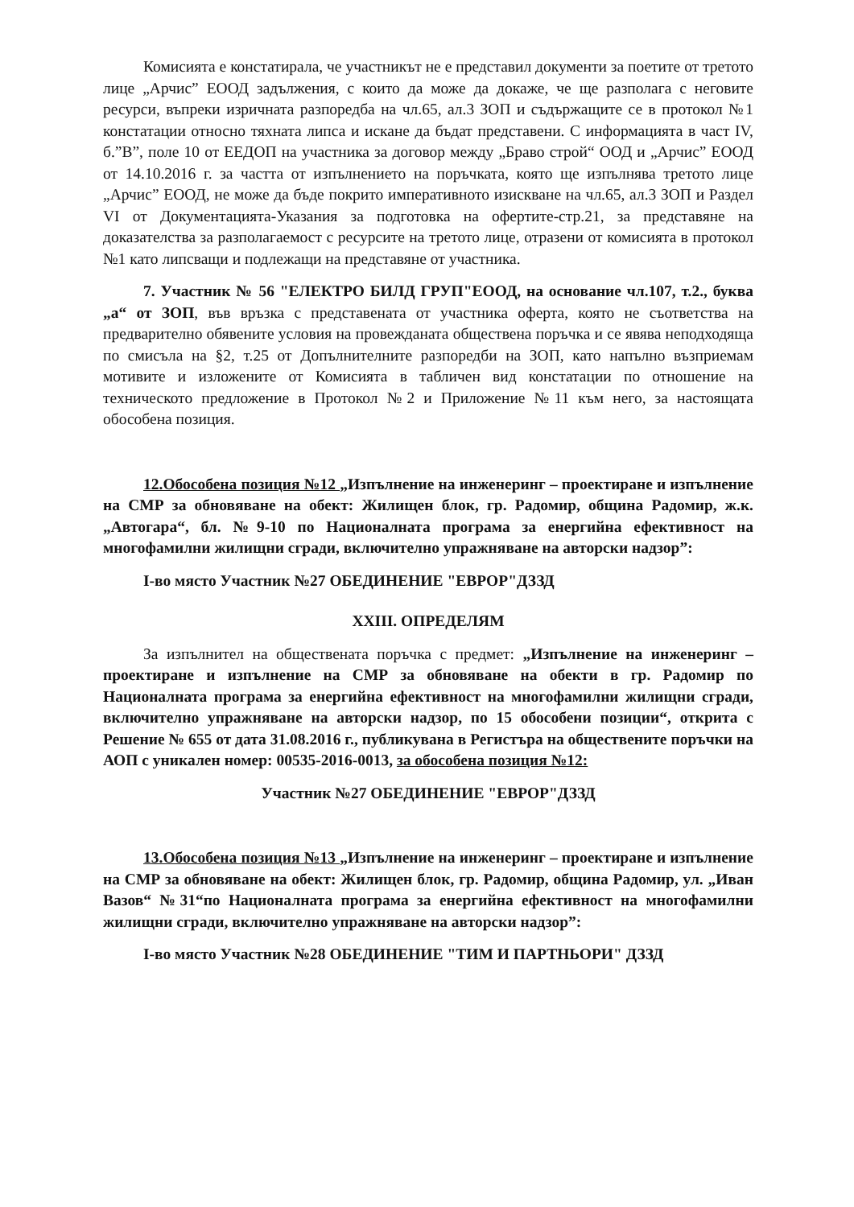Комисията е констатирала, че участникът не е представил документи за поетите от третото лице „Арчис” ЕООД задължения, с които да може да докаже, че ще разполага с неговите ресурси, въпреки изричната разпоредба на чл.65, ал.3 ЗОП и съдържащите се в протокол №1 констатации относно тяхната липса и искане да бъдат представени. С информацията в част IV, б.”В”, поле 10 от ЕЕДОП на участника за договор между „Браво строй“ ООД и „Арчис” ЕООД от 14.10.2016 г. за частта от изпълнението на поръчката, която ще изпълнява третото лице „Арчис” ЕООД, не може да бъде покрито императивното изискване на чл.65, ал.3 ЗОП и Раздел VI от Документацията-Указания за подготовка на офертите-стр.21, за представяне на доказателства за разполагаемост с ресурсите на третото лице, отразени от комисията в протокол №1 като липсващи и подлежащи на представяне от участника.
7. Участник № 56 "ЕЛЕКТРО БИЛД ГРУП"ЕООД, на основание чл.107, т.2., буква „а“ от ЗОП, във връзка с представената от участника оферта, която не съответства на предварително обявените условия на провежданата обществена поръчка и се явява неподходяща по смисъла на §2, т.25 от Допълнителните разпоредби на ЗОП, като напълно възприемам мотивите и изложените от Комисията в табличен вид констатации по отношение на техническото предложение в Протокол №2 и Приложение №11 към него, за настоящата обособена позиция.
12.Обособена позиция №12 „Изпълнение на инженеринг – проектиране и изпълнение на СМР за обновяване на обект: Жилищен блок, гр. Радомир, община Радомир, ж.к. „Автогара“, бл. №9-10 по Националната програма за енергийна ефективност на многофамилни жилищни сгради, включително упражняване на авторски надзор”:
I-во място Участник №27 ОБЕДИНЕНИЕ "ЕВРОР"ДЗЗД
XXIII. ОПРЕДЕЛЯМ
За изпълнител на обществената поръчка с предмет: „Изпълнение на инженеринг – проектиране и изпълнение на СМР за обновяване на обекти в гр. Радомир по Националната програма за енергийна ефективност на многофамилни жилищни сгради, включително упражняване на авторски надзор, по 15 обособени позиции“, открита с Решение № 655 от дата 31.08.2016 г., публикувана в Регистъра на обществените поръчки на АОП с уникален номер: 00535-2016-0013, за обособена позиция №12:
Участник №27 ОБЕДИНЕНИЕ "ЕВРОР"ДЗЗД
13.Обособена позиция №13 „Изпълнение на инженеринг – проектиране и изпълнение на СМР за обновяване на обект: Жилищен блок, гр. Радомир, община Радомир, ул. „Иван Вазов“ №31“по Националната програма за енергийна ефективност на многофамилни жилищни сгради, включително упражняване на авторски надзор”:
I-во място Участник №28 ОБЕДИНЕНИЕ "ТИМ И ПАРТНЬОРИ" ДЗЗД